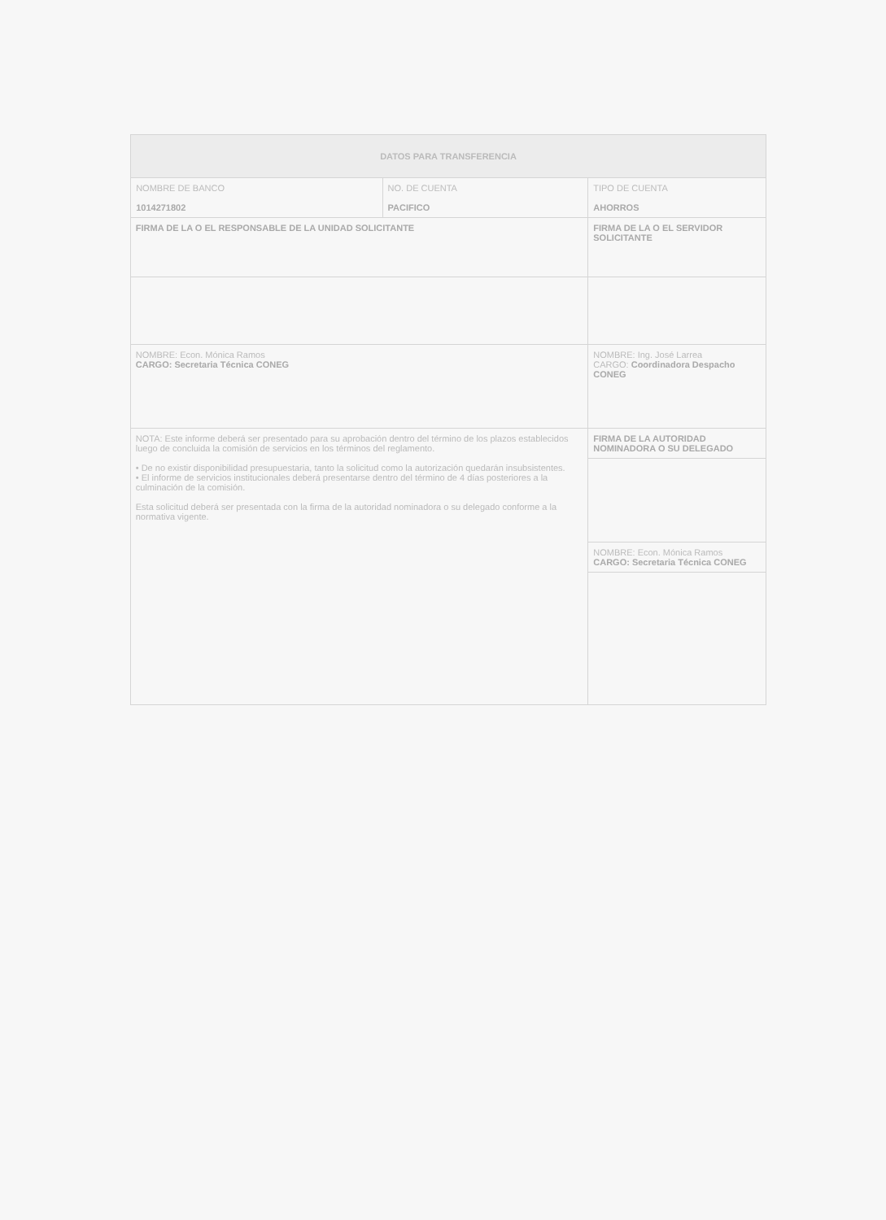| DATOS PARA TRANSFERENCIA | | |
| TIPO DE CUENTA AHORROS | NO. DE CUENTA PACIFICO | NOMBRE DE BANCO 1014271802 |
| FIRMA DE LA O EL SERVIDOR SOLICITANTE | FIRMA DE LA O EL RESPONSABLE DE LA UNIDAD SOLICITANTE | |
| NOMBRE: Ing. José Larrea CARGO: Coordinadora Despacho CONEG | NOMBRE: Econ. Mónica Ramos CARGO: Secretaria Técnica CONEG | |
| FIRMA DE LA AUTORIDAD NOMINADORA O SU DELEGADO | NOTA: Este informe deberá ser presentado para su aprobación dentro del término de los plazos establecidos luego de concluida la comisión de servicios en los términos del reglamento. • De no existir disponibilidad presupuestaria, tanto la solicitud como la autorización quedarán insubsistentes. • El informe de servicios institucionales deberá presentarse dentro del término de 4 días posteriores a la culminación de la comisión. Esta solicitud deberá ser presentada con la firma de la autoridad nominadora o su delegado conforme a la normativa vigente. | |
| NOMBRE: Econ. Mónica Ramos CARGO: Secretaria Técnica CONEG | | |